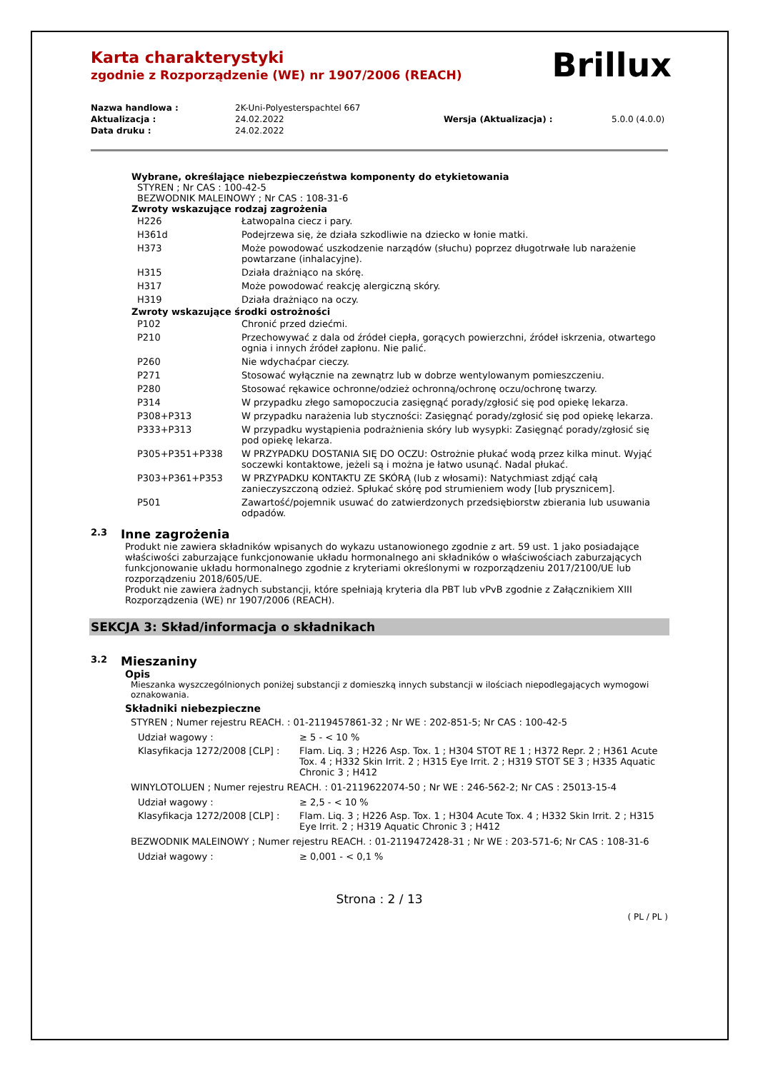Karta charakterystyki
zgodnie z Rozporządzenie (WE) nr 1907/2006 (REACH)
Brillux
| Nazwa handlowa : | 2K-Uni-Polyesterspachtel 667 | | |
| Aktualizacja : | 24.02.2022 | Wersja (Aktualizacja) : | 5.0.0 (4.0.0) |
| Data druku : | 24.02.2022 | | |
Wybrane, określające niebezpieczeństwa komponenty do etykietowania
STYREN ; Nr CAS : 100-42-5
BEZWODNIK MALEINOWY ; Nr CAS : 108-31-6
Zwroty wskazujące rodzaj zagrożenia
| H226 | Łatwopalna ciecz i pary. |
| H361d | Podejrzewa się, że działa szkodliwie na dziecko w łonie matki. |
| H373 | Może powodować uszkodzenie narządów (słuchu) poprzez długotrwałe lub narażenie powtarzane (inhalacyjne). |
| H315 | Działa drażniąco na skórę. |
| H317 | Może powodować reakcję alergiczną skóry. |
| H319 | Działa drażniąco na oczy. |
Zwroty wskazujące środki ostrożności
| P102 | Chronić przed dziećmi. |
| P210 | Przechowywać z dala od źródeł ciepła, gorących powierzchni, źródeł iskrzenia, otwartego ognia i innych źródeł zapłonu. Nie palić. |
| P260 | Nie wdychaćpar cieczy. |
| P271 | Stosować wyłącznie na zewnątrz lub w dobrze wentylowanym pomieszczeniu. |
| P280 | Stosować rękawice ochronne/odzież ochronną/ochronę oczu/ochronę twarzy. |
| P314 | W przypadku złego samopoczucia zasięgnąć porady/zgłosić się pod opiekę lekarza. |
| P308+P313 | W przypadku narażenia lub styczności: Zasięgnąć porady/zgłosić się pod opiekę lekarza. |
| P333+P313 | W przypadku wystąpienia podrażnienia skóry lub wysypki: Zasięgnąć porady/zgłosić się pod opiekę lekarza. |
| P305+P351+P338 | W PRZYPADKU DOSTANIA SIĘ DO OCZU: Ostrożnie płukać wodą przez kilka minut. Wyjąć soczewki kontaktowe, jeżeli są i można je łatwo usunąć. Nadal płukać. |
| P303+P361+P353 | W PRZYPADKU KONTAKTU ZE SKÓRĄ (lub z włosami): Natychmiast zdjąć całą zanieczyszczoną odzież. Spłukać skórę pod strumieniem wody [lub prysznicem]. |
| P501 | Zawartość/pojemnik usuwać do zatwierdzonych przedsiębiorstw zbierania lub usuwania odpadów. |
2.3 Inne zagrożenia
Produkt nie zawiera składników wpisanych do wykazu ustanowionego zgodnie z art. 59 ust. 1 jako posiadające właściwości zaburzające funkcjonowanie układu hormonalnego ani składników o właściwościach zaburzających funkcjonowanie układu hormonalnego zgodnie z kryteriami określonymi w rozporządzeniu 2017/2100/UE lub rozporządzeniu 2018/605/UE.
Produkt nie zawiera żadnych substancji, które spełniają kryteria dla PBT lub vPvB zgodnie z Załącznikiem XIII Rozporządzenia (WE) nr 1907/2006 (REACH).
SEKCJA 3: Skład/informacja o składnikach
3.2 Mieszaniny
Opis
Mieszanka wyszczególnionych poniżej substancji z domieszką innych substancji w ilościach niepodlegających wymogowi oznakowania.
Składniki niebezpieczne
STYREN ; Numer rejestru REACH. : 01-2119457861-32 ; Nr WE : 202-851-5; Nr CAS : 100-42-5
| Udział wagowy : | ≥ 5 - < 10 % |
| Klasyfikacja 1272/2008 [CLP] : | Flam. Liq. 3 ; H226 Asp. Tox. 1 ; H304 STOT RE 1 ; H372 Repr. 2 ; H361 Acute Tox. 4 ; H332 Skin Irrit. 2 ; H315 Eye Irrit. 2 ; H319 STOT SE 3 ; H335 Aquatic Chronic 3 ; H412 |
WINYLOTOLUEN ; Numer rejestru REACH. : 01-2119622074-50 ; Nr WE : 246-562-2; Nr CAS : 25013-15-4
| Udział wagowy : | ≥ 2,5 - < 10 % |
| Klasyfikacja 1272/2008 [CLP] : | Flam. Liq. 3 ; H226 Asp. Tox. 1 ; H304 Acute Tox. 4 ; H332 Skin Irrit. 2 ; H315 Eye Irrit. 2 ; H319 Aquatic Chronic 3 ; H412 |
BEZWODNIK MALEINOWY ; Numer rejestru REACH. : 01-2119472428-31 ; Nr WE : 203-571-6; Nr CAS : 108-31-6
| Udział wagowy : | ≥ 0,001 - < 0,1 % |
Strona : 2 / 13
( PL / PL )